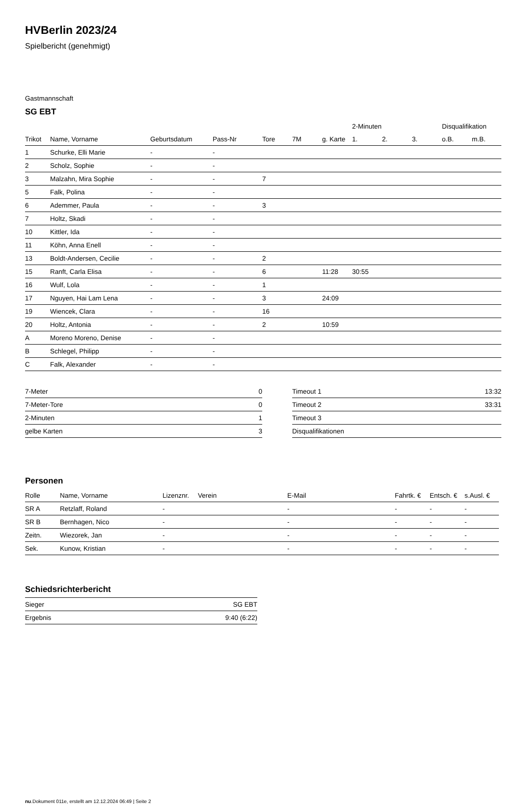HVBerlin 2023/24
Spielbericht (genehmigt)
Gastmannschaft
SG EBT
| | | | | | | | 2-Minuten | | | Disqualifikation | |
| --- | --- | --- | --- | --- | --- | --- | --- | --- | --- | --- | --- |
| Trikot | Name, Vorname | Geburtsdatum | Pass-Nr | Tore | 7M | g. Karte | 1. | 2. | 3. | o.B. | m.B. |
| 1 | Schurke, Elli Marie | - | - | | | | | | | | |
| 2 | Scholz, Sophie | - | - | | | | | | | | |
| 3 | Malzahn, Mira Sophie | - | - | 7 | | | | | | | |
| 5 | Falk, Polina | - | - | | | | | | | | |
| 6 | Ademmer, Paula | - | - | 3 | | | | | | | |
| 7 | Holtz, Skadi | - | - | | | | | | | | |
| 10 | Kittler, Ida | - | - | | | | | | | | |
| 11 | Köhn, Anna Enell | - | - | | | | | | | | |
| 13 | Boldt-Andersen, Cecilie | - | - | 2 | | | | | | | |
| 15 | Ranft, Carla Elisa | - | - | 6 | | 11:28 | 30:55 | | | | |
| 16 | Wulf, Lola | - | - | 1 | | | | | | | |
| 17 | Nguyen, Hai Lam Lena | - | - | 3 | | 24:09 | | | | | |
| 19 | Wiencek, Clara | - | - | 16 | | | | | | | |
| 20 | Holtz, Antonia | - | - | 2 | | 10:59 | | | | | |
| A | Moreno Moreno, Denise | - | - | | | | | | | | |
| B | Schlegel, Philipp | - | - | | | | | | | | |
| C | Falk, Alexander | - | - | | | | | | | | |
| 7-Meter | 0 |
| 7-Meter-Tore | 0 |
| 2-Minuten | 1 |
| gelbe Karten | 3 |
| Timeout 1 | 13:32 |
| Timeout 2 | 33:31 |
| Timeout 3 | |
| Disqualifikationen | |
Personen
| Rolle | Name, Vorname | Lizenznr. | Verein | E-Mail | Fahrtk. € | Entsch. € | s.Ausl. € |
| --- | --- | --- | --- | --- | --- | --- | --- |
| SR A | Retzlaff, Roland | - | | - | - | - | - |
| SR B | Bernhagen, Nico | - | | - | - | - | - |
| Zeitn. | Wiezorek, Jan | - | | - | - | - | - |
| Sek. | Kunow, Kristian | - | | - | - | - | - |
Schiedsrichterbericht
| Sieger | SG EBT |
| Ergebnis | 9:40 (6:22) |
nu.Dokument 011e, erstellt am 12.12.2024 06:49 | Seite 2